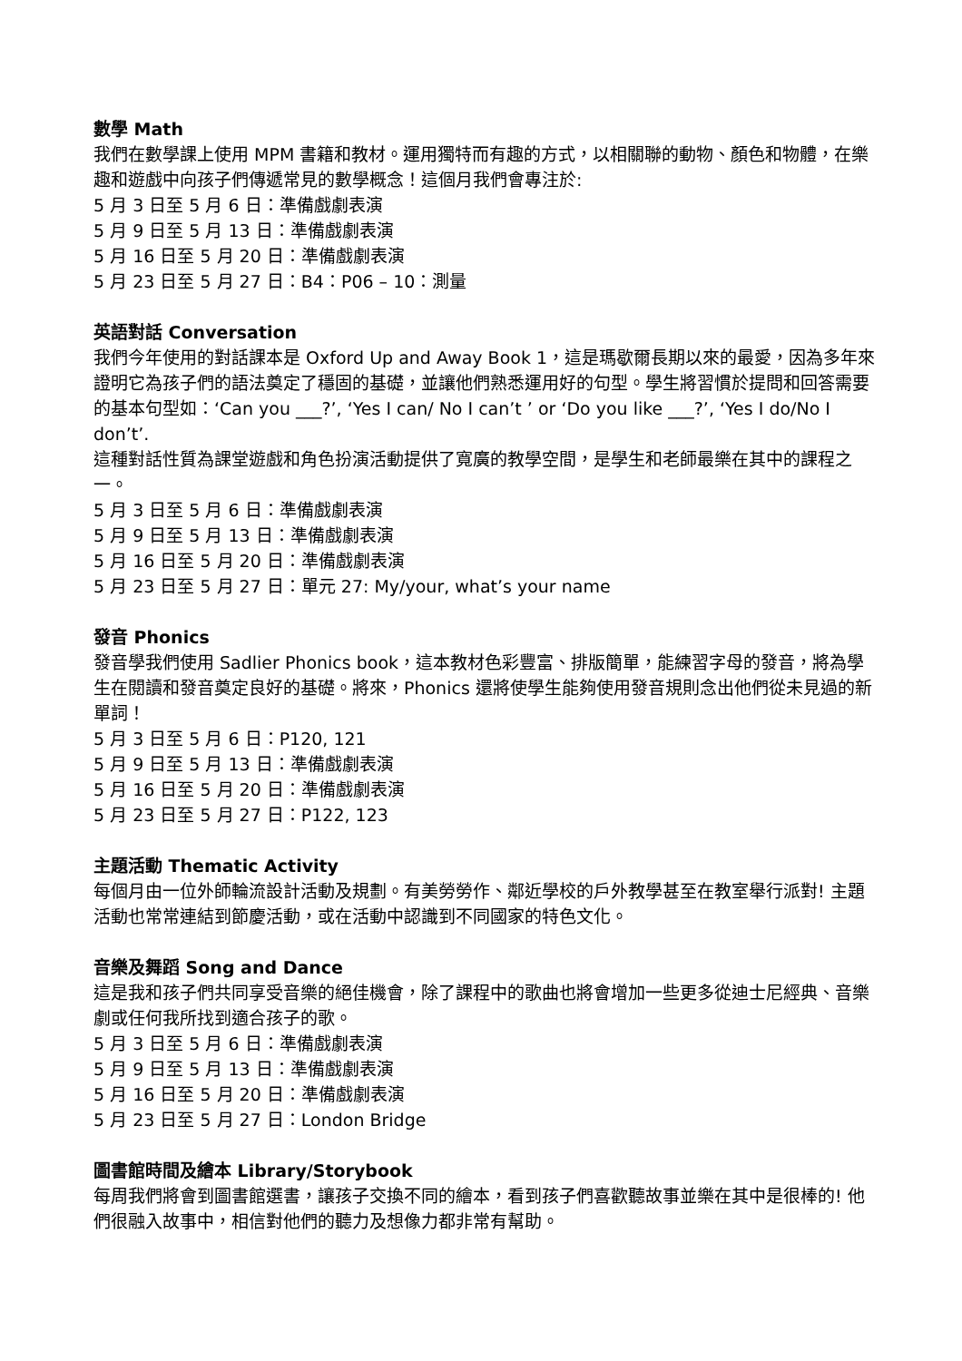數學 Math
我們在數學課上使用 MPM 書籍和教材。運用獨特而有趣的方式，以相關聯的動物、顏色和物體，在樂趣和遊戲中向孩子們傳遞常見的數學概念！這個月我們會專注於:
5 月 3 日至 5 月 6 日：準備戲劇表演
5 月 9 日至 5 月 13 日：準備戲劇表演
5 月 16 日至 5 月 20 日：準備戲劇表演
5 月 23 日至 5 月 27 日：B4：P06 – 10：測量
英語對話 Conversation
我們今年使用的對話課本是 Oxford Up and Away Book 1，這是瑪歇爾長期以來的最愛，因為多年來證明它為孩子們的語法奠定了穩固的基礎，並讓他們熟悉運用好的句型。學生將習慣於提問和回答需要的基本句型如：‘Can you ___?’, ‘Yes I can/ No I can’t ’ or ‘Do you like ___?’, ‘Yes I do/No I don’t’.
這種對話性質為課堂遊戲和角色扮演活動提供了寬廣的教學空間，是學生和老師最樂在其中的課程之一。
5 月 3 日至 5 月 6 日：準備戲劇表演
5 月 9 日至 5 月 13 日：準備戲劇表演
5 月 16 日至 5 月 20 日：準備戲劇表演
5 月 23 日至 5 月 27 日：單元 27: My/your, what’s your name
發音 Phonics
發音學我們使用 Sadlier Phonics book，這本教材色彩豐富、排版簡單，能練習字母的發音，將為學生在閱讀和發音奠定良好的基礎。將來，Phonics 還將使學生能夠使用發音規則念出他們從未見過的新單詞！
5 月 3 日至 5 月 6 日：P120, 121
5 月 9 日至 5 月 13 日：準備戲劇表演
5 月 16 日至 5 月 20 日：準備戲劇表演
5 月 23 日至 5 月 27 日：P122, 123
主題活動 Thematic Activity
每個月由一位外師輪流設計活動及規劃。有美勞勞作、鄰近學校的戶外教學甚至在教室舉行派對! 主題活動也常常連結到節慶活動，或在活動中認識到不同國家的特色文化。
音樂及舞蹈 Song and Dance
這是我和孩子們共同享受音樂的絕佳機會，除了課程中的歌曲也將會增加一些更多從迪士尼經典、音樂劇或任何我所找到適合孩子的歌。
5 月 3 日至 5 月 6 日：準備戲劇表演
5 月 9 日至 5 月 13 日：準備戲劇表演
5 月 16 日至 5 月 20 日：準備戲劇表演
5 月 23 日至 5 月 27 日：London Bridge
圖書館時間及繪本 Library/Storybook
每周我們將會到圖書館選書，讓孩子交換不同的繪本，看到孩子們喜歡聽故事並樂在其中是很棒的! 他們很融入故事中，相信對他們的聽力及想像力都非常有幫助。